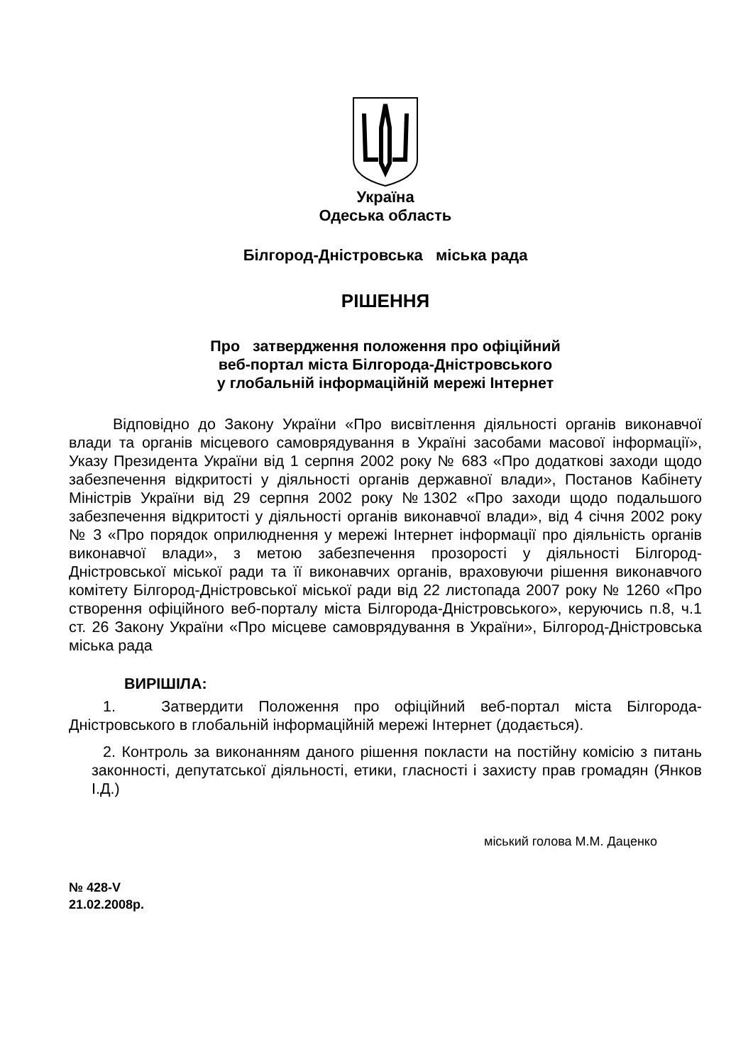Україна
Одеська область
Білгород-Дністровська міська рада
РІШЕННЯ
Про затвердження положення про офіційний
веб-портал міста Білгорода-Дністровського
у глобальній інформаційній мережі Інтернет
Відповідно до Закону України «Про висвітлення діяльності органів виконавчої влади та органів місцевого самоврядування в Україні засобами масової інформації», Указу Президента України від 1 серпня 2002 року № 683 «Про додаткові заходи щодо забезпечення відкритості у діяльності органів державної влади», Постанов Кабінету Міністрів України від 29 серпня 2002 року №1302 «Про заходи щодо подальшого забезпечення відкритості у діяльності органів виконавчої влади», від 4 січня 2002 року № 3 «Про порядок оприлюднення у мережі Інтернет інформації про діяльність органів виконавчої влади», з метою забезпечення прозорості у діяльності Білгород-Дністровської міської ради та її виконавчих органів, враховуючи рішення виконавчого комітету Білгород-Дністровської міської ради від 22 листопада 2007 року № 1260 «Про створення офіційного веб-порталу міста Білгорода-Дністровського», керуючись п.8, ч.1 ст. 26 Закону України «Про місцеве самоврядування в України», Білгород-Дністровська міська рада
ВИРІШІЛА:
1. Затвердити Положення про офіційний веб-портал міста Білгорода-Дністровського в глобальній інформаційній мережі Інтернет (додається).
2. Контроль за виконанням даного рішення покласти на постійну комісію з питань законності, депутатської діяльності, етики, гласності і захисту прав громадян (Янков І.Д.)
міський голова М.М. Даценко
№ 428-V
21.02.2008р.